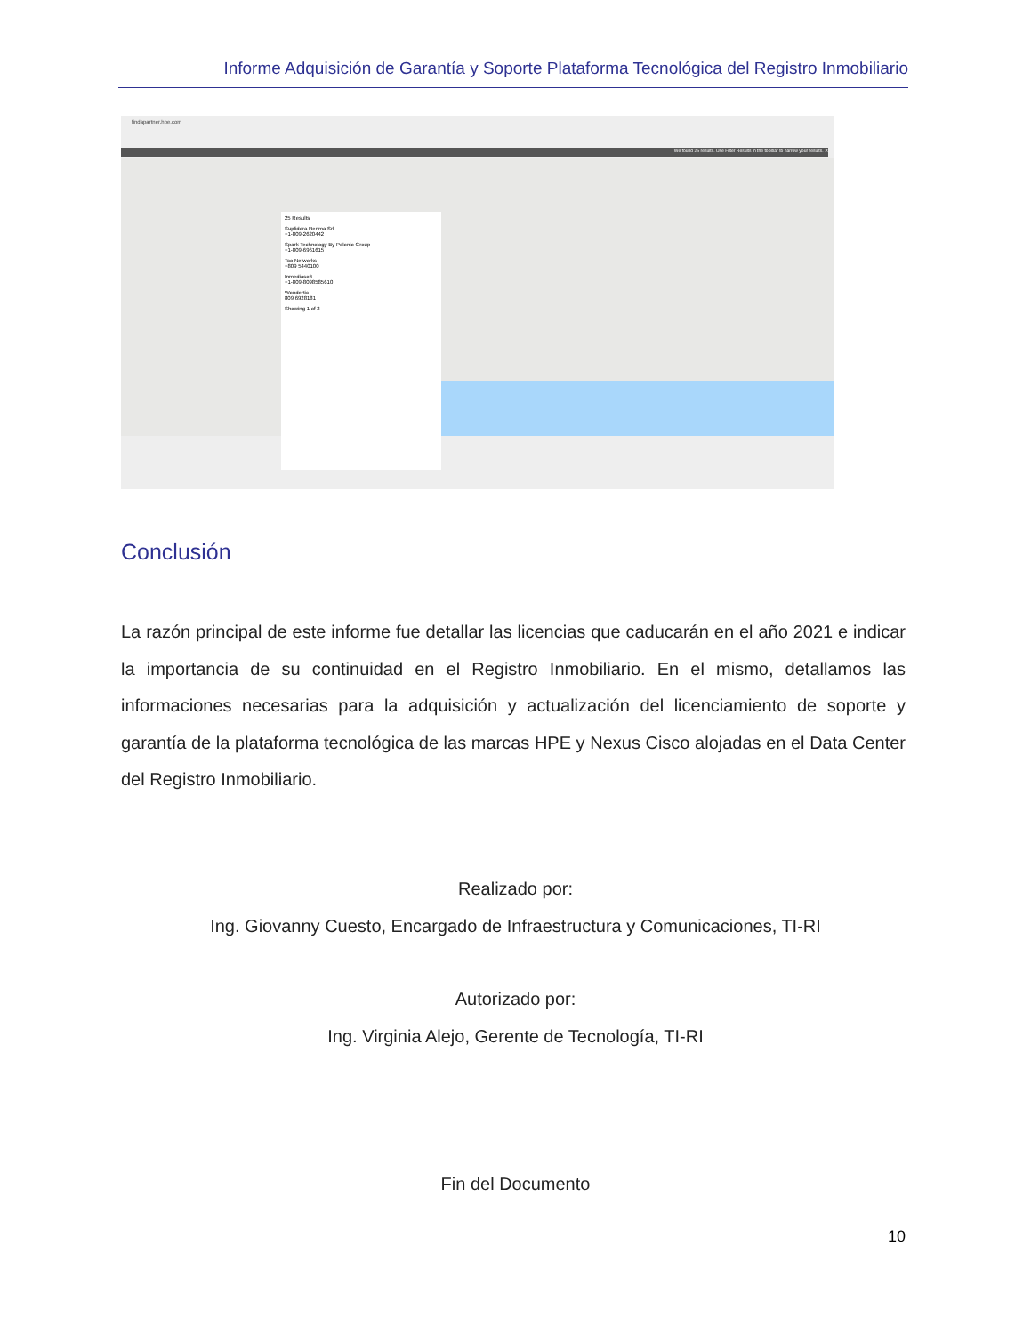Informe Adquisición de Garantía y Soporte Plataforma Tecnológica del Registro Inmobiliario
findapartner.hpe.com
We found 25 results. Use Filter Results in the toolbar to narrow your results. ✕
25 Results
Suplidora Renma Srl
+1-809-2620442
Spark Technology By Polonio Group
+1-809-6961615
Tco Networks
+809 5440100
Inmediasoft
+1-809-8098585610
Wondertic
809 6928181
Showing 1 of 2
Conclusión
La razón principal de este informe fue detallar las licencias que caducarán en el año 2021 e indicar la importancia de su continuidad en el Registro Inmobiliario. En el mismo, detallamos las informaciones necesarias para la adquisición y actualización del licenciamiento de soporte y garantía de la plataforma tecnológica de las marcas HPE y Nexus Cisco alojadas en el Data Center del Registro Inmobiliario.
Realizado por:
Ing. Giovanny Cuesto, Encargado de Infraestructura y Comunicaciones, TI-RI
Autorizado por:
Ing. Virginia Alejo, Gerente de Tecnología, TI-RI
Fin del Documento
10